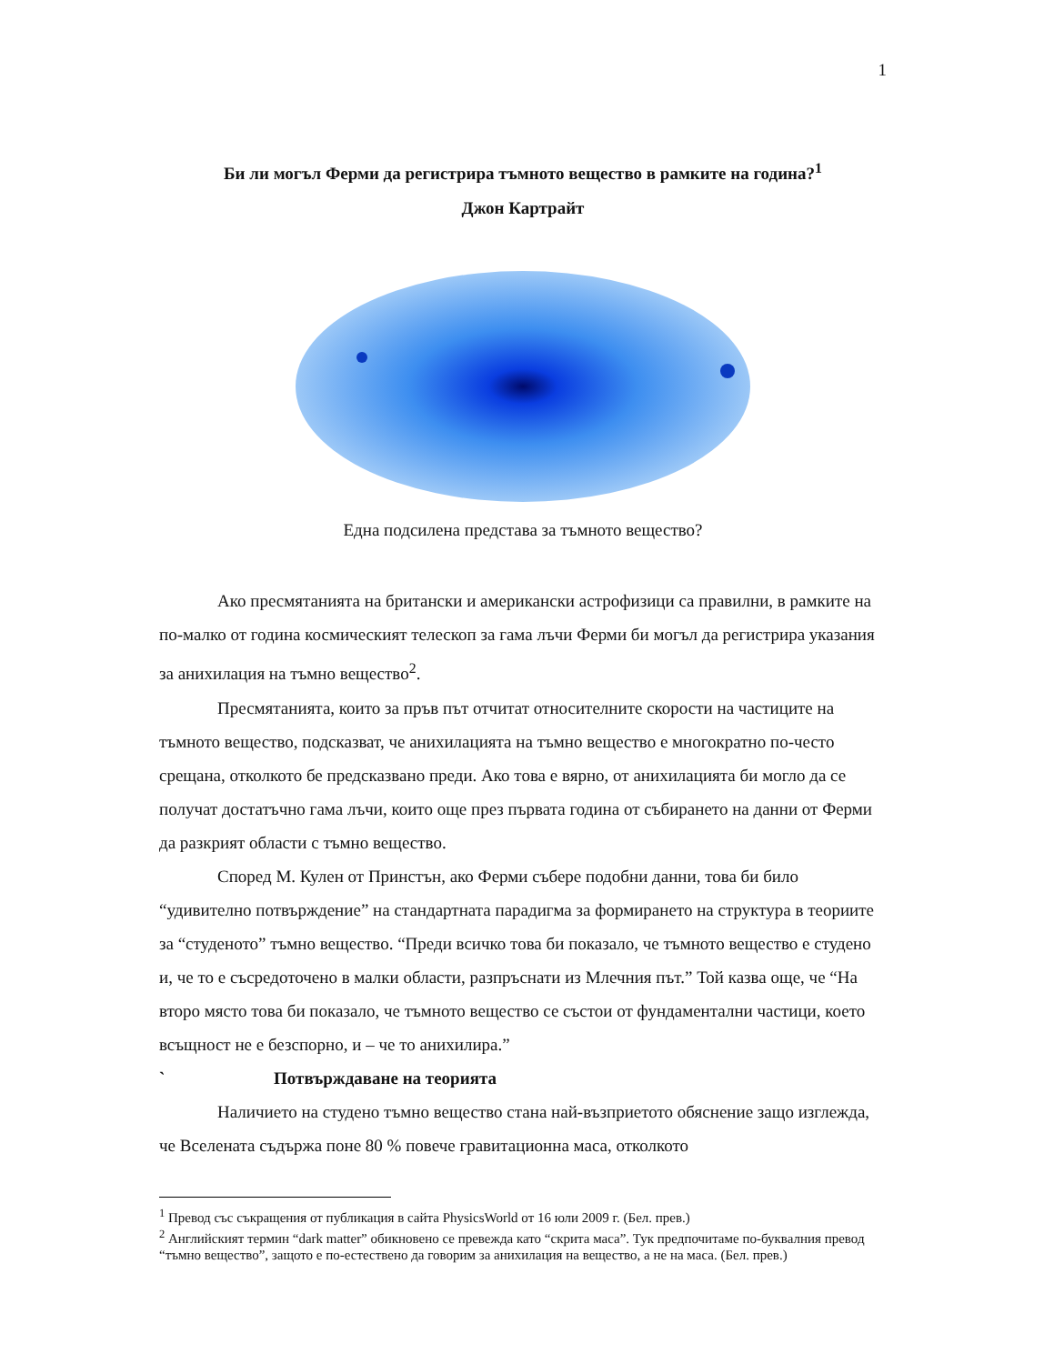1
Би ли могъл Ферми да регистрира тъмното вещество в рамките на година?<sup>1</sup>
Джон Картрайт
Една подсилена представа за тъмното вещество?
Ако пресмятанията на британски и американски астрофизици са правилни, в рамките на по-малко от година космическият телескоп за гама лъчи Ферми би могъл да регистрира указания за анихилация на тъмно вещество<sup>2</sup>.
Пресмятанията, които за пръв път отчитат относителните скорости на частиците на тъмното вещество, подсказват, че анихилацията на тъмно вещество е многократно по-често срещана, отколкото бе предсказвано преди. Ако това е вярно, от анихилацията би могло да се получат достатъчно гама лъчи, които още през първата година от събирането на данни от Ферми да разкрият области с тъмно вещество.
Според М. Кулен от Принстън, ако Ферми събере подобни данни, това би било “удивително потвърждение” на стандартната парадигма за формирането на структура в теориите за “студеното” тъмно вещество. “Преди всичко това би показало, че тъмното вещество е студено и, че то е съсредоточено в малки области, разпръснати из Млечния път.” Той казва още, че “На второ място това би показало, че тъмното вещество се състои от фундаментални частици, което всъщност не е безспорно, и – че то анихилира.”
` Потвърждаване на теорията
Наличието на студено тъмно вещество стана най-възприетото обяснение защо изглежда, че Вселената съдържа поне 80 % повече гравитационна маса, отколкото
<sup>1</sup> Превод със съкращения от публикация в сайта PhysicsWorld от 16 юли 2009 г. (Бел. прев.)
<sup>2</sup> Английският термин “dark matter” обикновено се превежда като “скрита маса”. Тук предпочитаме по-буквалния превод “тъмно вещество”, защото е по-естествено да говорим за анихилация на вещество, а не на маса. (Бел. прев.)